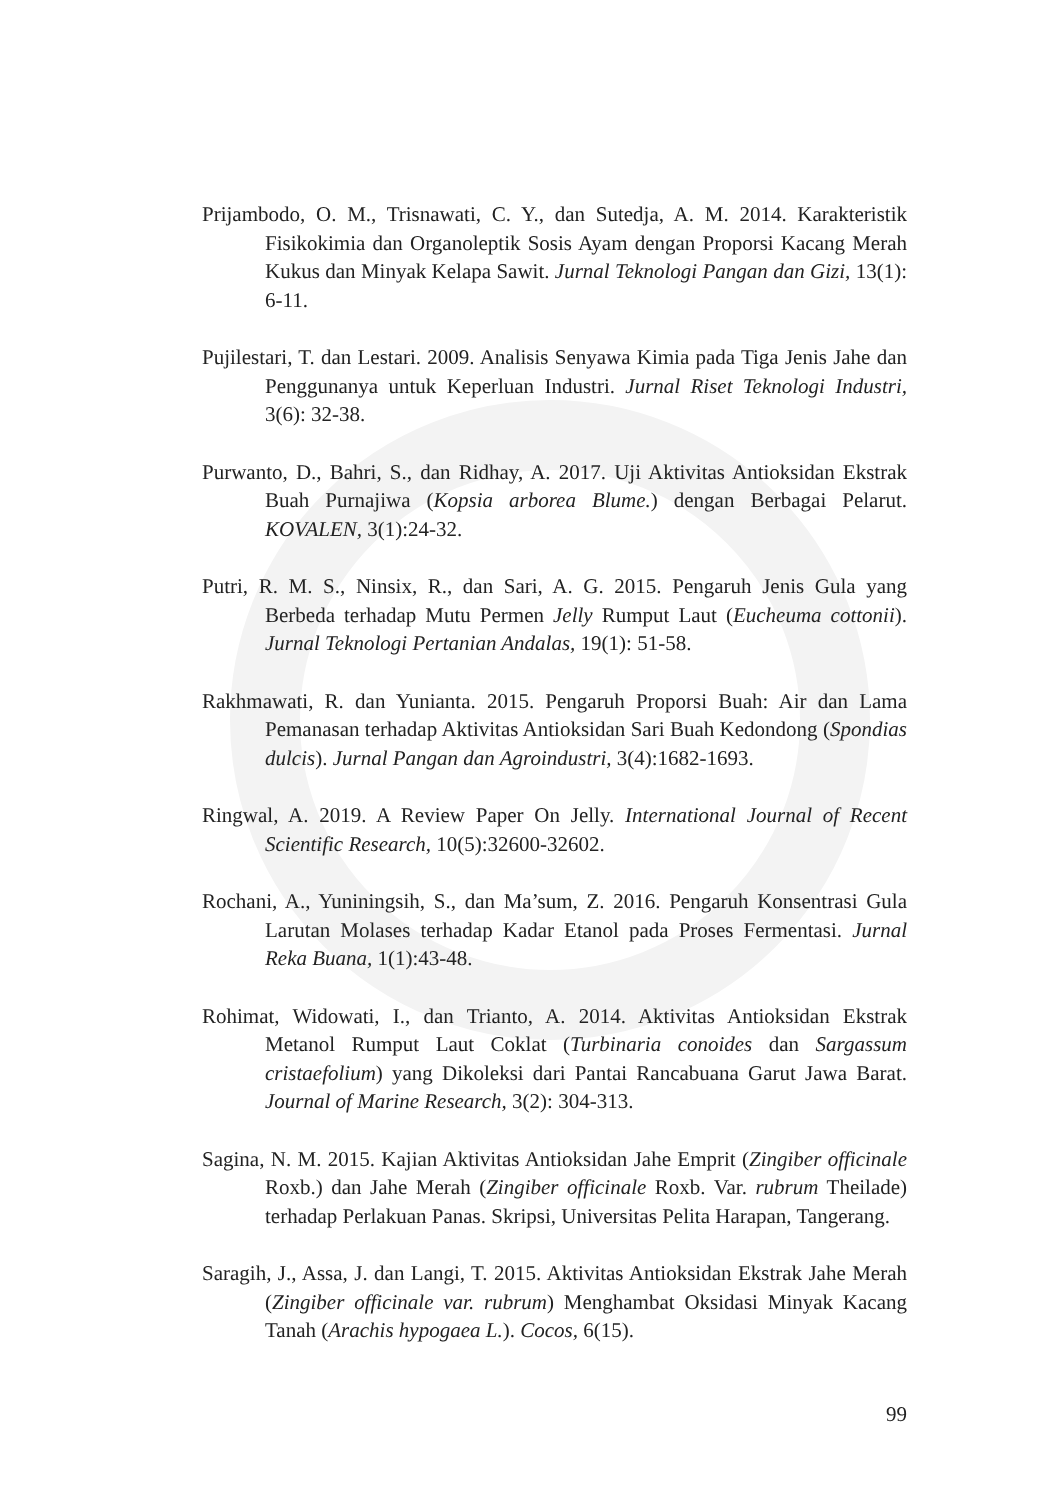Prijambodo, O. M., Trisnawati, C. Y., dan Sutedja, A. M. 2014. Karakteristik Fisikokimia dan Organoleptik Sosis Ayam dengan Proporsi Kacang Merah Kukus dan Minyak Kelapa Sawit. Jurnal Teknologi Pangan dan Gizi, 13(1): 6-11.
Pujilestari, T. dan Lestari. 2009. Analisis Senyawa Kimia pada Tiga Jenis Jahe dan Penggunanya untuk Keperluan Industri. Jurnal Riset Teknologi Industri, 3(6): 32-38.
Purwanto, D., Bahri, S., dan Ridhay, A. 2017. Uji Aktivitas Antioksidan Ekstrak Buah Purnajiwa (Kopsia arborea Blume.) dengan Berbagai Pelarut. KOVALEN, 3(1):24-32.
Putri, R. M. S., Ninsix, R., dan Sari, A. G. 2015. Pengaruh Jenis Gula yang Berbeda terhadap Mutu Permen Jelly Rumput Laut (Eucheuma cottonii). Jurnal Teknologi Pertanian Andalas, 19(1): 51-58.
Rakhmawati, R. dan Yunianta. 2015. Pengaruh Proporsi Buah: Air dan Lama Pemanasan terhadap Aktivitas Antioksidan Sari Buah Kedondong (Spondias dulcis). Jurnal Pangan dan Agroindustri, 3(4):1682-1693.
Ringwal, A. 2019. A Review Paper On Jelly. International Journal of Recent Scientific Research, 10(5):32600-32602.
Rochani, A., Yuniningsih, S., dan Ma’sum, Z. 2016. Pengaruh Konsentrasi Gula Larutan Molases terhadap Kadar Etanol pada Proses Fermentasi. Jurnal Reka Buana, 1(1):43-48.
Rohimat, Widowati, I., dan Trianto, A. 2014. Aktivitas Antioksidan Ekstrak Metanol Rumput Laut Coklat (Turbinaria conoides dan Sargassum cristaefolium) yang Dikoleksi dari Pantai Rancabuana Garut Jawa Barat. Journal of Marine Research, 3(2): 304-313.
Sagina, N. M. 2015. Kajian Aktivitas Antioksidan Jahe Emprit (Zingiber officinale Roxb.) dan Jahe Merah (Zingiber officinale Roxb. Var. rubrum Theilade) terhadap Perlakuan Panas. Skripsi, Universitas Pelita Harapan, Tangerang.
Saragih, J., Assa, J. dan Langi, T. 2015. Aktivitas Antioksidan Ekstrak Jahe Merah (Zingiber officinale var. rubrum) Menghambat Oksidasi Minyak Kacang Tanah (Arachis hypogaea L.). Cocos, 6(15).
99